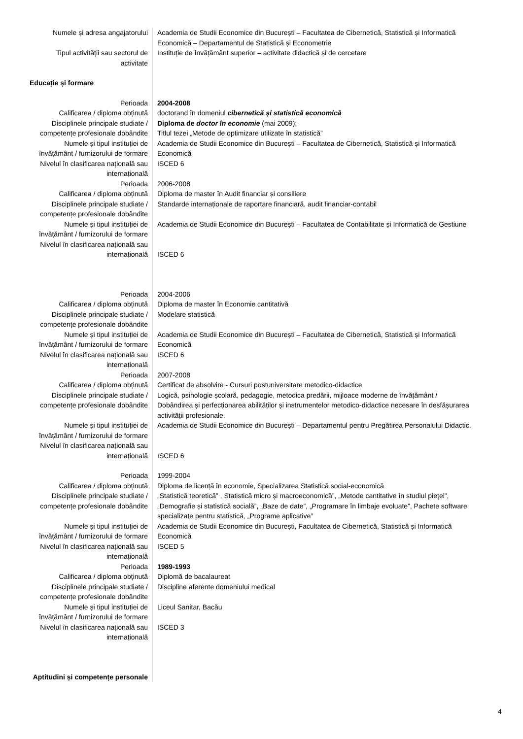| Numele și adresa angajatorului | Academia de Studii Economice din București – Facultatea de Cibernetică, Statistică și Informatică Economică – Departamentul de Statistică și Econometrie |
| Tipul activității sau sectorul de activitate | Instituție de învățământ superior – activitate didactică și de cercetare |
| Educație și formare | |
| Perioada | 2004-2008 |
| Calificarea / diploma obținută | doctorand în domeniul cibernetică și statistică economică |
| Disciplinele principale studiate / competențe profesionale dobândite | Diploma de doctor în economie (mai 2009); Titlul tezei „Metode de optimizare utilizate în statistică” |
| Numele și tipul instituției de învățământ / furnizorului de formare | Academia de Studii Economice din București – Facultatea de Cibernetică, Statistică și Informatică Economică |
| Nivelul în clasificarea națională sau internațională | ISCED 6 |
| Perioada | 2006-2008 |
| Calificarea / diploma obținută | Diploma de master în Audit financiar și consiliere |
| Disciplinele principale studiate / competențe profesionale dobândite | Standarde internaționale de raportare financiară, audit financiar-contabil |
| Numele și tipul instituției de învățământ / furnizorului de formare | Academia de Studii Economice din București – Facultatea de Contabilitate și Informatică de Gestiune |
| Nivelul în clasificarea națională sau internațională | ISCED 6 |
| Perioada | 2004-2006 |
| Calificarea / diploma obținută | Diploma de master în Economie cantitativă |
| Disciplinele principale studiate / competențe profesionale dobândite | Modelare statistică |
| Numele și tipul instituției de învățământ / furnizorului de formare | Academia de Studii Economice din București – Facultatea de Cibernetică, Statistică și Informatică Economică |
| Nivelul în clasificarea națională sau internațională | ISCED 6 |
| Perioada | 2007-2008 |
| Calificarea / diploma obținută | Certificat de absolvire - Cursuri postuniversitare metodico-didactice |
| Disciplinele principale studiate / competențe profesionale dobândite | Logică, psihologie școlară, pedagogie, metodica predării, mijloace moderne de învățământ / Dobândirea și perfecționarea abilităților și instrumentelor metodico-didactice necesare în desfășurarea activității profesionale. |
| Numele și tipul instituției de învățământ / furnizorului de formare | Academia de Studii Economice din București – Departamentul pentru Pregătirea Personalului Didactic. |
| Nivelul în clasificarea națională sau internațională | ISCED 6 |
| Perioada | 1999-2004 |
| Calificarea / diploma obținută | Diploma de licență în economie, Specializarea Statistică social-economică |
| Disciplinele principale studiate / competențe profesionale dobândite | „Statistică teoretică” , Statistică micro și macroeconomică”, „Metode cantitative în studiul pieței”, „Demografie și statistică socială”, „Baze de date”, „Programare în limbaje evoluate”, Pachete software specializate pentru statistică, „Programe aplicative” |
| Numele și tipul instituției de învățământ / furnizorului de formare | Academia de Studii Economice din București, Facultatea de Cibernetică, Statistică și Informatică Economică |
| Nivelul în clasificarea națională sau internațională | ISCED 5 |
| Perioada | 1989-1993 |
| Calificarea / diploma obținută | Diplomă de bacalaureat |
| Disciplinele principale studiate / competențe profesionale dobândite | Discipline aferente domeniului medical |
| Numele și tipul instituției de învățământ / furnizorului de formare | Liceul Sanitar, Bacău |
| Nivelul în clasificarea națională sau internațională | ISCED 3 |
| Aptitudini și competențe personale | |
4